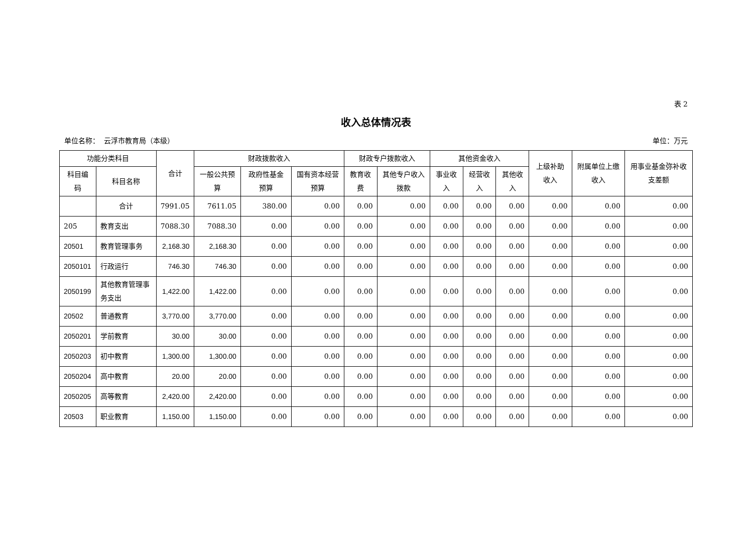表 2
收入总体情况表
单位名称： 云浮市教育局（本级） 单位：万元
| 功能分类科目 | | 合计 | 财政拨款收入 | | | 财政专户拨款收入 | | 其他资金收入 | | | 上级补助收入 | 附属单位上缴收入 | 用事业基金弥补收支差额 |
| --- | --- | --- | --- | --- | --- | --- | --- | --- | --- | --- | --- | --- | --- |
| 科目编码 | 科目名称 | | 一般公共预算 | 政府性基金预算 | 国有资本经营预算 | 教育收费 | 其他专户收入拨款 | 事业收入 | 经营收入 | 其他收入 | | | |
| | 合计 | 7991.05 | 7611.05 | 380.00 | 0.00 | 0.00 | 0.00 | 0.00 | 0.00 | 0.00 | 0.00 | 0.00 | 0.00 |
| 205 | 教育支出 | 7088.30 | 7088.30 | 0.00 | 0.00 | 0.00 | 0.00 | 0.00 | 0.00 | 0.00 | 0.00 | 0.00 | 0.00 |
| 20501 | 教育管理事务 | 2,168.30 | 2,168.30 | 0.00 | 0.00 | 0.00 | 0.00 | 0.00 | 0.00 | 0.00 | 0.00 | 0.00 | 0.00 |
| 2050101 | 行政运行 | 746.30 | 746.30 | 0.00 | 0.00 | 0.00 | 0.00 | 0.00 | 0.00 | 0.00 | 0.00 | 0.00 | 0.00 |
| 2050199 | 其他教育管理事务支出 | 1,422.00 | 1,422.00 | 0.00 | 0.00 | 0.00 | 0.00 | 0.00 | 0.00 | 0.00 | 0.00 | 0.00 | 0.00 |
| 20502 | 普通教育 | 3,770.00 | 3,770.00 | 0.00 | 0.00 | 0.00 | 0.00 | 0.00 | 0.00 | 0.00 | 0.00 | 0.00 | 0.00 |
| 2050201 | 学前教育 | 30.00 | 30.00 | 0.00 | 0.00 | 0.00 | 0.00 | 0.00 | 0.00 | 0.00 | 0.00 | 0.00 | 0.00 |
| 2050203 | 初中教育 | 1,300.00 | 1,300.00 | 0.00 | 0.00 | 0.00 | 0.00 | 0.00 | 0.00 | 0.00 | 0.00 | 0.00 | 0.00 |
| 2050204 | 高中教育 | 20.00 | 20.00 | 0.00 | 0.00 | 0.00 | 0.00 | 0.00 | 0.00 | 0.00 | 0.00 | 0.00 | 0.00 |
| 2050205 | 高等教育 | 2,420.00 | 2,420.00 | 0.00 | 0.00 | 0.00 | 0.00 | 0.00 | 0.00 | 0.00 | 0.00 | 0.00 | 0.00 |
| 20503 | 职业教育 | 1,150.00 | 1,150.00 | 0.00 | 0.00 | 0.00 | 0.00 | 0.00 | 0.00 | 0.00 | 0.00 | 0.00 | 0.00 |